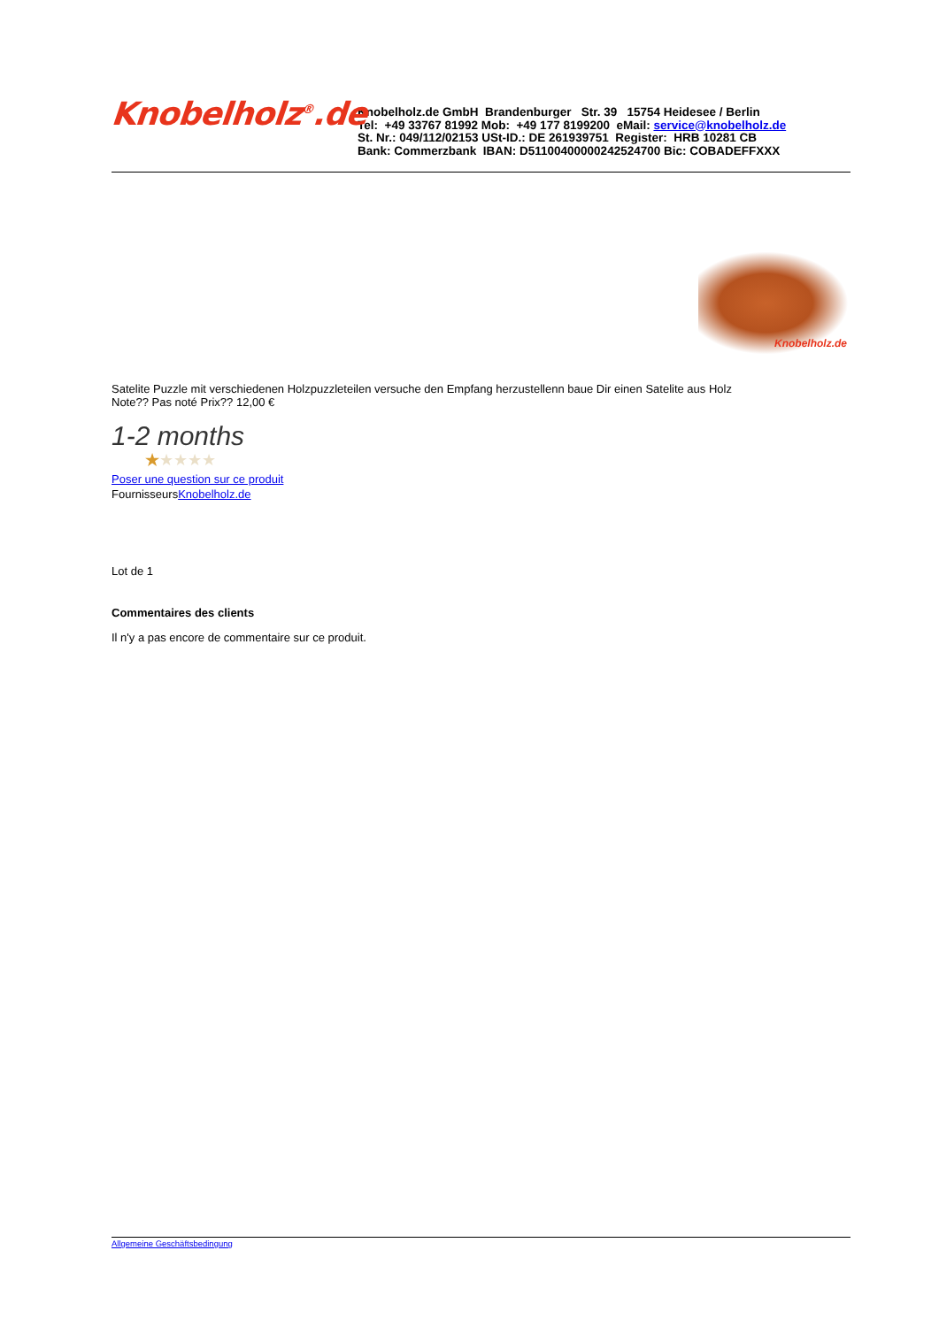Knobelholz<sup>®</sup>.de
Knobelholz.de GmbH Brandenburger Str. 39 15754 Heidesee / Berlin
Tel: +49 33767 81992 Mob: +49 177 8199200 eMail: service@knobelholz.de
St. Nr.: 049/112/02153 USt-ID.: DE 261939751 Register: HRB 10281 CB
Bank: Commerzbank IBAN: D51100400000242524700 Bic: COBADEFFXXX
Knobelholz.de
Satelite Puzzle mit verschiedenen Holzpuzzleteilen versuche den Empfang herzustellenn baue Dir einen Satelite aus Holz
Note?? Pas noté Prix?? 12,00 €
1-2 months
★★★★★
Poser une question sur ce produit
FournisseursKnobelholz.de
Lot de 1
Commentaires des clients
Il n'y a pas encore de commentaire sur ce produit.
Allgemeine Geschäftsbedingung